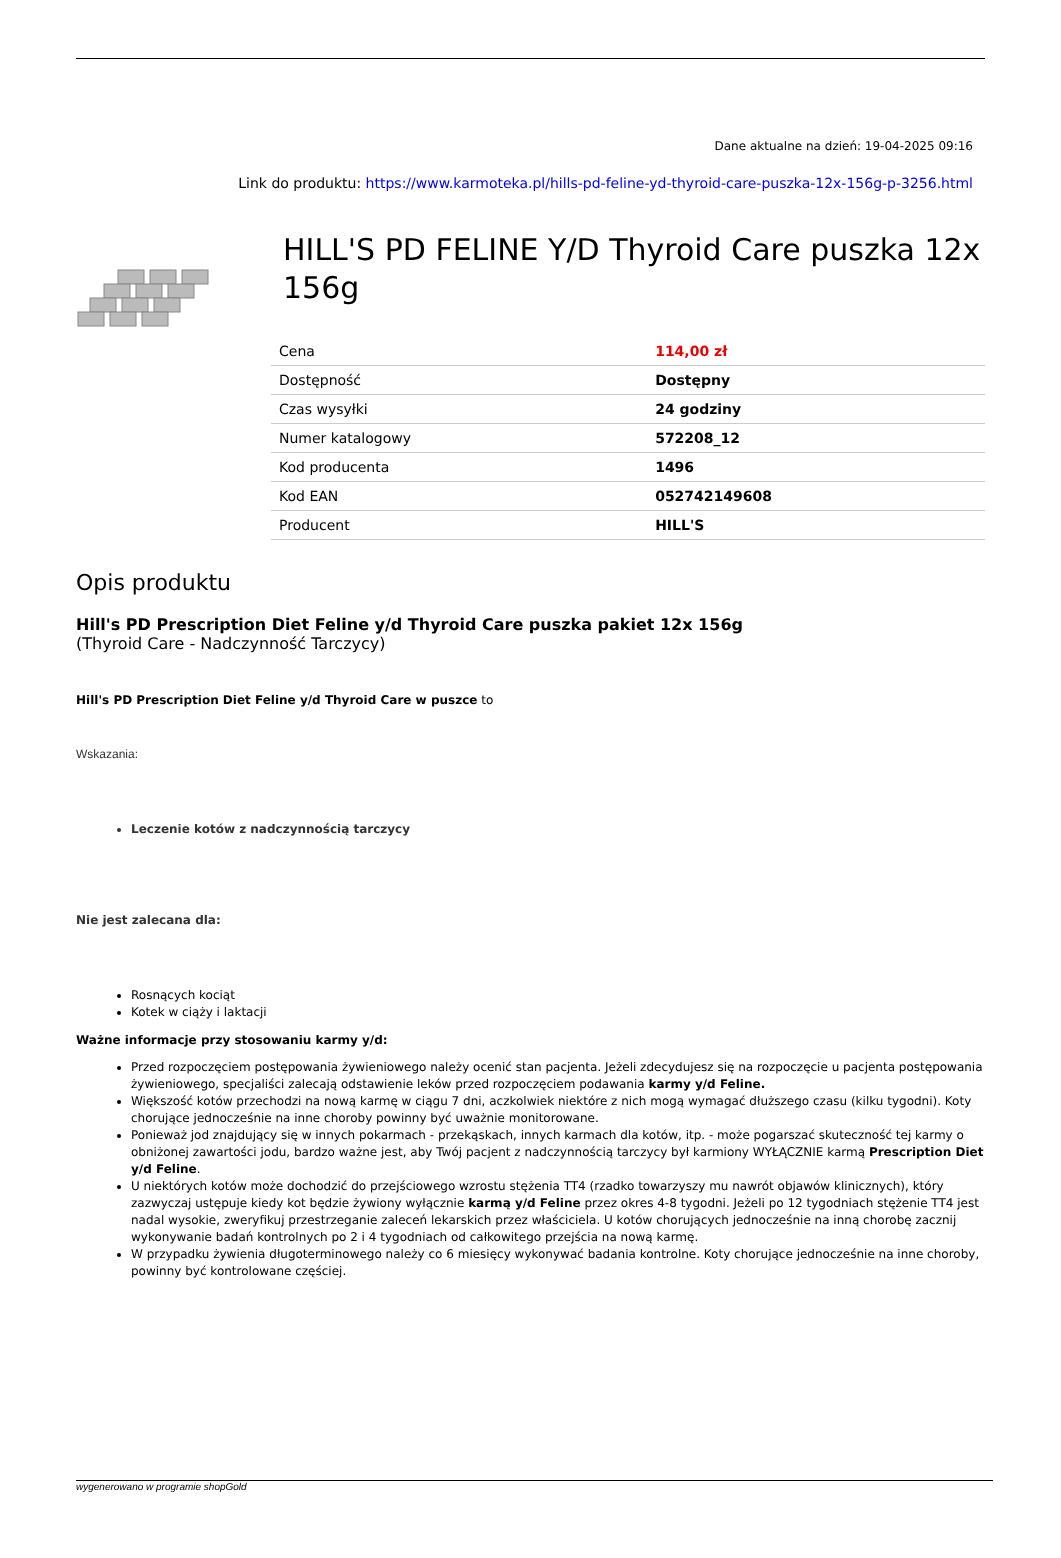Dane aktualne na dzień: 19-04-2025 09:16
Link do produktu: https://www.karmoteka.pl/hills-pd-feline-yd-thyroid-care-puszka-12x-156g-p-3256.html
HILL'S PD FELINE Y/D Thyroid Care puszka 12x 156g
| Cena | 114,00 zł |
| Dostępność | Dostępny |
| Czas wysyłki | 24 godziny |
| Numer katalogowy | 572208_12 |
| Kod producenta | 1496 |
| Kod EAN | 052742149608 |
| Producent | HILL'S |
Opis produktu
Hill's PD Prescription Diet Feline y/d Thyroid Care puszka pakiet 12x 156g
(Thyroid Care - Nadczynność Tarczycy)
Hill's PD Prescription Diet Feline y/d Thyroid Care w puszce to
Wskazania:
Leczenie kotów z nadczynnością tarczycy
Nie jest zalecana dla:
Rosnących kociąt
Kotek w ciąży i laktacji
Ważne informacje przy stosowaniu karmy y/d:
Przed rozpoczęciem postępowania żywieniowego należy ocenić stan pacjenta. Jeżeli zdecydujesz się na rozpoczęcie u pacjenta postępowania żywieniowego, specjaliści zalecają odstawienie leków przed rozpoczęciem podawania karmy y/d Feline.
Większość kotów przechodzi na nową karmę w ciągu 7 dni, aczkolwiek niektóre z nich mogą wymagać dłuższego czasu (kilku tygodni). Koty chorujące jednocześnie na inne choroby powinny być uważnie monitorowane.
Ponieważ jod znajdujący się w innych pokarmach - przekąskach, innych karmach dla kotów, itp. - może pogarszać skuteczność tej karmy o obniżonej zawartości jodu, bardzo ważne jest, aby Twój pacjent z nadczynnością tarczycy był karmiony WYŁĄCZNIE karmą Prescription Diet y/d Feline.
U niektórych kotów może dochodzić do przejściowego wzrostu stężenia TT4 (rzadko towarzyszy mu nawrót objawów klinicznych), który zazwyczaj ustępuje kiedy kot będzie żywiony wyłącznie karmą y/d Feline przez okres 4-8 tygodni. Jeżeli po 12 tygodniach stężenie TT4 jest nadal wysokie, zweryfikuj przestrzeganie zaleceń lekarskich przez właściciela. U kotów chorujących jednocześnie na inną chorobę zacznij wykonywanie badań kontrolnych po 2 i 4 tygodniach od całkowitego przejścia na nową karmę.
W przypadku żywienia długoterminowego należy co 6 miesięcy wykonywać badania kontrolne. Koty chorujące jednocześnie na inne choroby, powinny być kontrolowane częściej.
wygenerowano w programie shopGold